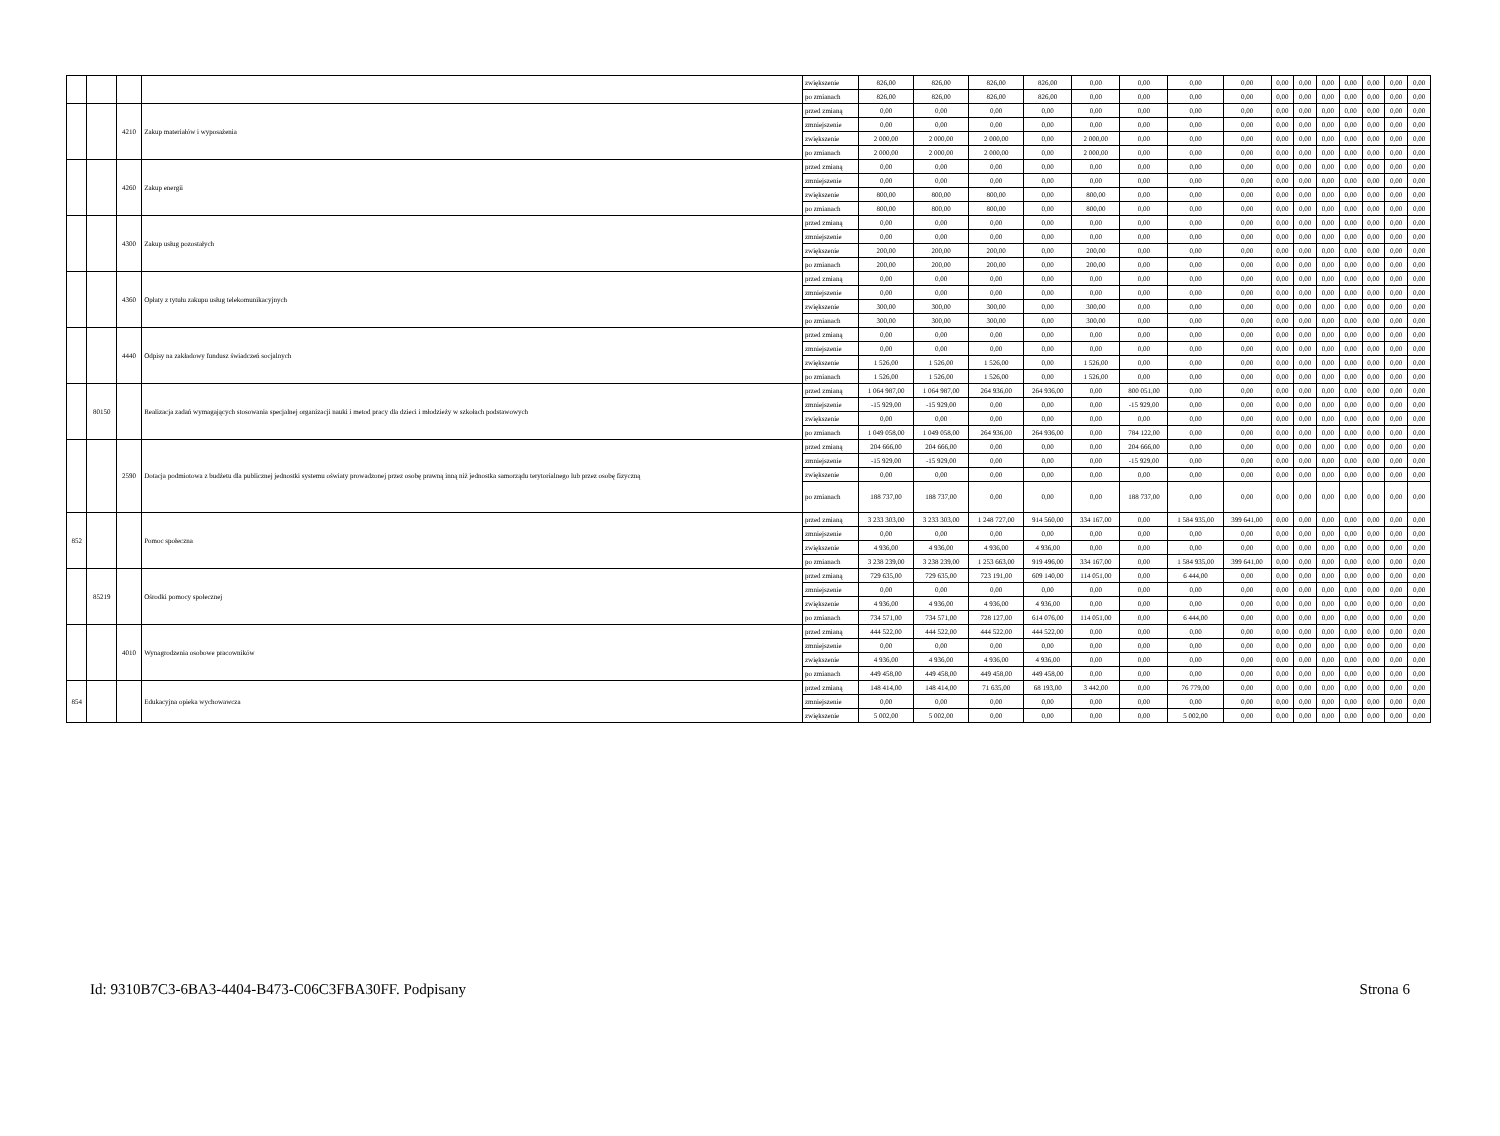| | | | | zwiększenie | 826,00 | 826,00 | 826,00 | 826,00 | 0,00 | 0,00 | 0,00 | 0,00 | 0,00 | 0,00 | 0,00 | 0,00 | 0,00 | 0,00 | 0,00 |
| | | | | po zmianach | 826,00 | 826,00 | 826,00 | 826,00 | 0,00 | 0,00 | 0,00 | 0,00 | 0,00 | 0,00 | 0,00 | 0,00 | 0,00 | 0,00 | 0,00 |
| | | 4210 | Zakup materiałów i wyposażenia | przed zmianą | 0,00 | 0,00 | 0,00 | 0,00 | 0,00 | 0,00 | 0,00 | 0,00 | 0,00 | 0,00 | 0,00 | 0,00 | 0,00 | 0,00 | 0,00 |
| | | | | zmniejszenie | 0,00 | 0,00 | 0,00 | 0,00 | 0,00 | 0,00 | 0,00 | 0,00 | 0,00 | 0,00 | 0,00 | 0,00 | 0,00 | 0,00 | 0,00 |
| | | | | zwiększenie | 2 000,00 | 2 000,00 | 2 000,00 | 0,00 | 2 000,00 | 0,00 | 0,00 | 0,00 | 0,00 | 0,00 | 0,00 | 0,00 | 0,00 | 0,00 | 0,00 |
| | | | | po zmianach | 2 000,00 | 2 000,00 | 2 000,00 | 0,00 | 2 000,00 | 0,00 | 0,00 | 0,00 | 0,00 | 0,00 | 0,00 | 0,00 | 0,00 | 0,00 | 0,00 |
| | | 4260 | Zakup energii | przed zmianą | 0,00 | 0,00 | 0,00 | 0,00 | 0,00 | 0,00 | 0,00 | 0,00 | 0,00 | 0,00 | 0,00 | 0,00 | 0,00 | 0,00 | 0,00 |
| | | | | zmniejszenie | 0,00 | 0,00 | 0,00 | 0,00 | 0,00 | 0,00 | 0,00 | 0,00 | 0,00 | 0,00 | 0,00 | 0,00 | 0,00 | 0,00 | 0,00 |
| | | | | zwiększenie | 800,00 | 800,00 | 800,00 | 0,00 | 800,00 | 0,00 | 0,00 | 0,00 | 0,00 | 0,00 | 0,00 | 0,00 | 0,00 | 0,00 | 0,00 |
| | | | | po zmianach | 800,00 | 800,00 | 800,00 | 0,00 | 800,00 | 0,00 | 0,00 | 0,00 | 0,00 | 0,00 | 0,00 | 0,00 | 0,00 | 0,00 | 0,00 |
| | | 4300 | Zakup usług pozostałych | przed zmianą | 0,00 | 0,00 | 0,00 | 0,00 | 0,00 | 0,00 | 0,00 | 0,00 | 0,00 | 0,00 | 0,00 | 0,00 | 0,00 | 0,00 | 0,00 |
| | | | | zmniejszenie | 0,00 | 0,00 | 0,00 | 0,00 | 0,00 | 0,00 | 0,00 | 0,00 | 0,00 | 0,00 | 0,00 | 0,00 | 0,00 | 0,00 | 0,00 |
| | | | | zwiększenie | 200,00 | 200,00 | 200,00 | 0,00 | 200,00 | 0,00 | 0,00 | 0,00 | 0,00 | 0,00 | 0,00 | 0,00 | 0,00 | 0,00 | 0,00 |
| | | | | po zmianach | 200,00 | 200,00 | 200,00 | 0,00 | 200,00 | 0,00 | 0,00 | 0,00 | 0,00 | 0,00 | 0,00 | 0,00 | 0,00 | 0,00 | 0,00 |
| | | 4360 | Opłaty z tytułu zakupu usług telekomunikacyjnych | przed zmianą | 0,00 | 0,00 | 0,00 | 0,00 | 0,00 | 0,00 | 0,00 | 0,00 | 0,00 | 0,00 | 0,00 | 0,00 | 0,00 | 0,00 | 0,00 |
| | | | | zmniejszenie | 0,00 | 0,00 | 0,00 | 0,00 | 0,00 | 0,00 | 0,00 | 0,00 | 0,00 | 0,00 | 0,00 | 0,00 | 0,00 | 0,00 | 0,00 |
| | | | | zwiększenie | 300,00 | 300,00 | 300,00 | 0,00 | 300,00 | 0,00 | 0,00 | 0,00 | 0,00 | 0,00 | 0,00 | 0,00 | 0,00 | 0,00 | 0,00 |
| | | | | po zmianach | 300,00 | 300,00 | 300,00 | 0,00 | 300,00 | 0,00 | 0,00 | 0,00 | 0,00 | 0,00 | 0,00 | 0,00 | 0,00 | 0,00 | 0,00 |
| | | 4440 | Odpisy na zakładowy fundusz świadczeń socjalnych | przed zmianą | 0,00 | 0,00 | 0,00 | 0,00 | 0,00 | 0,00 | 0,00 | 0,00 | 0,00 | 0,00 | 0,00 | 0,00 | 0,00 | 0,00 | 0,00 |
| | | | | zmniejszenie | 0,00 | 0,00 | 0,00 | 0,00 | 0,00 | 0,00 | 0,00 | 0,00 | 0,00 | 0,00 | 0,00 | 0,00 | 0,00 | 0,00 | 0,00 |
| | | | | zwiększenie | 1 526,00 | 1 526,00 | 1 526,00 | 0,00 | 1 526,00 | 0,00 | 0,00 | 0,00 | 0,00 | 0,00 | 0,00 | 0,00 | 0,00 | 0,00 | 0,00 |
| | | | | po zmianach | 1 526,00 | 1 526,00 | 1 526,00 | 0,00 | 1 526,00 | 0,00 | 0,00 | 0,00 | 0,00 | 0,00 | 0,00 | 0,00 | 0,00 | 0,00 | 0,00 |
| | 80150 | | Realizacja zadań wymagających stosowania specjalnej organizacji nauki i metod pracy dla dzieci i młodzieży w szkołach podstawowych | przed zmianą | 1 064 987,00 | 1 064 987,00 | 264 936,00 | 264 936,00 | 0,00 | 800 051,00 | 0,00 | 0,00 | 0,00 | 0,00 | 0,00 | 0,00 | 0,00 | 0,00 | 0,00 |
| | | | | zmniejszenie | -15 929,00 | -15 929,00 | 0,00 | 0,00 | 0,00 | -15 929,00 | 0,00 | 0,00 | 0,00 | 0,00 | 0,00 | 0,00 | 0,00 | 0,00 | 0,00 |
| | | | | zwiększenie | 0,00 | 0,00 | 0,00 | 0,00 | 0,00 | 0,00 | 0,00 | 0,00 | 0,00 | 0,00 | 0,00 | 0,00 | 0,00 | 0,00 | 0,00 |
| | | | | po zmianach | 1 049 058,00 | 1 049 058,00 | 264 936,00 | 264 936,00 | 0,00 | 784 122,00 | 0,00 | 0,00 | 0,00 | 0,00 | 0,00 | 0,00 | 0,00 | 0,00 | 0,00 |
| | | 2590 | Dotacja podmiotowa z budżetu dla publicznej jednostki systemu oświaty prowadzonej przez osobę prawną inną niż jednostka samorządu terytorialnego lub przez osobę fizyczną | przed zmianą | 204 666,00 | 204 666,00 | 0,00 | 0,00 | 0,00 | 204 666,00 | 0,00 | 0,00 | 0,00 | 0,00 | 0,00 | 0,00 | 0,00 | 0,00 | 0,00 |
| | | | | zmniejszenie | -15 929,00 | -15 929,00 | 0,00 | 0,00 | 0,00 | -15 929,00 | 0,00 | 0,00 | 0,00 | 0,00 | 0,00 | 0,00 | 0,00 | 0,00 | 0,00 |
| | | | | zwiększenie | 0,00 | 0,00 | 0,00 | 0,00 | 0,00 | 0,00 | 0,00 | 0,00 | 0,00 | 0,00 | 0,00 | 0,00 | 0,00 | 0,00 | 0,00 |
| | | | | po zmianach | 188 737,00 | 188 737,00 | 0,00 | 0,00 | 0,00 | 188 737,00 | 0,00 | 0,00 | 0,00 | 0,00 | 0,00 | 0,00 | 0,00 | 0,00 | 0,00 |
| 852 | | | Pomoc społeczna | przed zmianą | 3 233 303,00 | 3 233 303,00 | 1 248 727,00 | 914 560,00 | 334 167,00 | 0,00 | 1 584 935,00 | 399 641,00 | 0,00 | 0,00 | 0,00 | 0,00 | 0,00 | 0,00 | 0,00 |
| | | | | zmniejszenie | 0,00 | 0,00 | 0,00 | 0,00 | 0,00 | 0,00 | 0,00 | 0,00 | 0,00 | 0,00 | 0,00 | 0,00 | 0,00 | 0,00 | 0,00 |
| | | | | zwiększenie | 4 936,00 | 4 936,00 | 4 936,00 | 4 936,00 | 0,00 | 0,00 | 0,00 | 0,00 | 0,00 | 0,00 | 0,00 | 0,00 | 0,00 | 0,00 | 0,00 |
| | | | | po zmianach | 3 238 239,00 | 3 238 239,00 | 1 253 663,00 | 919 496,00 | 334 167,00 | 0,00 | 1 584 935,00 | 399 641,00 | 0,00 | 0,00 | 0,00 | 0,00 | 0,00 | 0,00 | 0,00 |
| | 85219 | | Ośrodki pomocy społecznej | przed zmianą | 729 635,00 | 729 635,00 | 723 191,00 | 609 140,00 | 114 051,00 | 0,00 | 6 444,00 | 0,00 | 0,00 | 0,00 | 0,00 | 0,00 | 0,00 | 0,00 | 0,00 |
| | | | | zmniejszenie | 0,00 | 0,00 | 0,00 | 0,00 | 0,00 | 0,00 | 0,00 | 0,00 | 0,00 | 0,00 | 0,00 | 0,00 | 0,00 | 0,00 | 0,00 |
| | | | | zwiększenie | 4 936,00 | 4 936,00 | 4 936,00 | 4 936,00 | 0,00 | 0,00 | 0,00 | 0,00 | 0,00 | 0,00 | 0,00 | 0,00 | 0,00 | 0,00 | 0,00 |
| | | | | po zmianach | 734 571,00 | 734 571,00 | 728 127,00 | 614 076,00 | 114 051,00 | 0,00 | 6 444,00 | 0,00 | 0,00 | 0,00 | 0,00 | 0,00 | 0,00 | 0,00 | 0,00 |
| | | 4010 | Wynagrodzenia osobowe pracowników | przed zmianą | 444 522,00 | 444 522,00 | 444 522,00 | 444 522,00 | 0,00 | 0,00 | 0,00 | 0,00 | 0,00 | 0,00 | 0,00 | 0,00 | 0,00 | 0,00 | 0,00 |
| | | | | zmniejszenie | 0,00 | 0,00 | 0,00 | 0,00 | 0,00 | 0,00 | 0,00 | 0,00 | 0,00 | 0,00 | 0,00 | 0,00 | 0,00 | 0,00 | 0,00 |
| | | | | zwiększenie | 4 936,00 | 4 936,00 | 4 936,00 | 4 936,00 | 0,00 | 0,00 | 0,00 | 0,00 | 0,00 | 0,00 | 0,00 | 0,00 | 0,00 | 0,00 | 0,00 |
| | | | | po zmianach | 449 458,00 | 449 458,00 | 449 458,00 | 449 458,00 | 0,00 | 0,00 | 0,00 | 0,00 | 0,00 | 0,00 | 0,00 | 0,00 | 0,00 | 0,00 | 0,00 |
| 854 | | | Edukacyjna opieka wychowawcza | przed zmianą | 148 414,00 | 148 414,00 | 71 635,00 | 68 193,00 | 3 442,00 | 0,00 | 76 779,00 | 0,00 | 0,00 | 0,00 | 0,00 | 0,00 | 0,00 | 0,00 | 0,00 |
| | | | | zmniejszenie | 0,00 | 0,00 | 0,00 | 0,00 | 0,00 | 0,00 | 0,00 | 0,00 | 0,00 | 0,00 | 0,00 | 0,00 | 0,00 | 0,00 | 0,00 |
| | | | | zwiększenie | 5 002,00 | 5 002,00 | 0,00 | 0,00 | 0,00 | 0,00 | 5 002,00 | 0,00 | 0,00 | 0,00 | 0,00 | 0,00 | 0,00 | 0,00 | 0,00 |
Id: 9310B7C3-6BA3-4404-B473-C06C3FBA30FF. Podpisany Strona 6